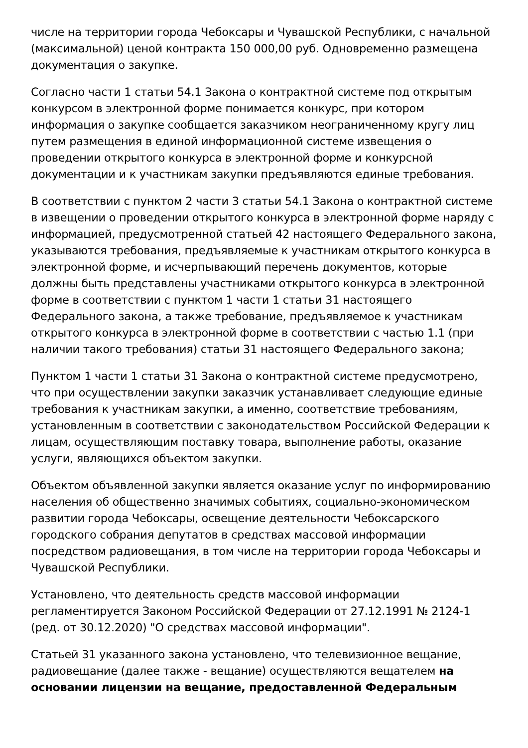числе на территории города Чебоксары и Чувашской Республики, с начальной (максимальной) ценой контракта 150 000,00 руб. Одновременно размещена документация о закупке.
Согласно части 1 статьи 54.1 Закона о контрактной системе под открытым конкурсом в электронной форме понимается конкурс, при котором информация о закупке сообщается заказчиком неограниченному кругу лиц путем размещения в единой информационной системе извещения о проведении открытого конкурса в электронной форме и конкурсной документации и к участникам закупки предъявляются единые требования.
В соответствии с пунктом 2 части 3 статьи 54.1 Закона о контрактной системе в извещении о проведении открытого конкурса в электронной форме наряду с информацией, предусмотренной статьей 42 настоящего Федерального закона, указываются требования, предъявляемые к участникам открытого конкурса в электронной форме, и исчерпывающий перечень документов, которые должны быть представлены участниками открытого конкурса в электронной форме в соответствии с пунктом 1 части 1 статьи 31 настоящего Федерального закона, а также требование, предъявляемое к участникам открытого конкурса в электронной форме в соответствии с частью 1.1 (при наличии такого требования) статьи 31 настоящего Федерального закона;
Пунктом 1 части 1 статьи 31 Закона о контрактной системе предусмотрено, что при осуществлении закупки заказчик устанавливает следующие единые требования к участникам закупки, а именно, соответствие требованиям, установленным в соответствии с законодательством Российской Федерации к лицам, осуществляющим поставку товара, выполнение работы, оказание услуги, являющихся объектом закупки.
Объектом объявленной закупки является оказание услуг по информированию населения об общественно значимых событиях, социально-экономическом развитии города Чебоксары, освещение деятельности Чебоксарского городского собрания депутатов в средствах массовой информации посредством радиовещания, в том числе на территории города Чебоксары и Чувашской Республики.
Установлено, что деятельность средств массовой информации регламентируется Законом Российской Федерации от 27.12.1991 № 2124-1 (ред. от 30.12.2020) "О средствах массовой информации".
Статьей 31 указанного закона установлено, что телевизионное вещание, радиовещание (далее также - вещание) осуществляются вещателем на основании лицензии на вещание, предоставленной Федеральным